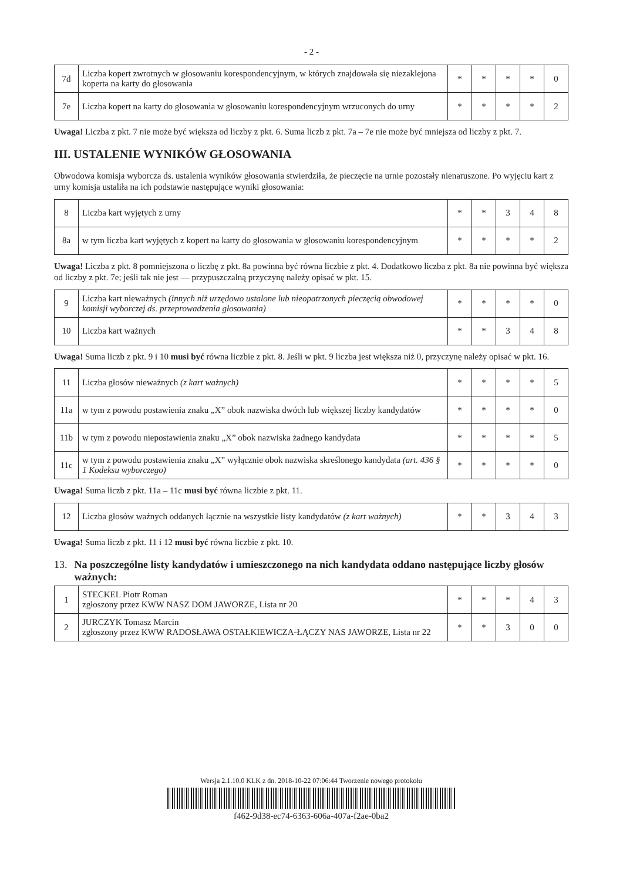- 2 -
| 7d | Liczba kopert zwrotnych w głosowaniu korespondencyjnym, w których znajdowała się niezaklejona koperta na karty do głosowania | * | * | * | * | 0 |
| 7e | Liczba kopert na karty do głosowania w głosowaniu korespondencyjnym wrzuconych do urny | * | * | * | * | 2 |
Uwaga! Liczba z pkt. 7 nie może być większa od liczby z pkt. 6. Suma liczb z pkt. 7a – 7e nie może być mniejsza od liczby z pkt. 7.
III. USTALENIE WYNIKÓW GŁOSOWANIA
Obwodowa komisja wyborcza ds. ustalenia wyników głosowania stwierdziła, że pieczęcie na urnie pozostały nienaruszone. Po wyjęciu kart z urny komisja ustaliła na ich podstawie następujące wyniki głosowania:
| 8 | Liczba kart wyjętych z urny | * | * | 3 | 4 | 8 |
| 8a | w tym liczba kart wyjętych z kopert na karty do głosowania w głosowaniu korespondencyjnym | * | * | * | * | 2 |
Uwaga! Liczba z pkt. 8 pomniejszona o liczbę z pkt. 8a powinna być równa liczbie z pkt. 4. Dodatkowo liczba z pkt. 8a nie powinna być większa od liczby z pkt. 7e; jeśli tak nie jest — przypuszczalną przyczynę należy opisać w pkt. 15.
| 9 | Liczba kart nieważnych (innych niż urzędowo ustalone lub nieopatrzonych pieczęcią obwodowej komisji wyborczej ds. przeprowadzenia głosowania) | * | * | * | * | 0 |
| 10 | Liczba kart ważnych | * | * | 3 | 4 | 8 |
Uwaga! Suma liczb z pkt. 9 i 10 musi być równa liczbie z pkt. 8. Jeśli w pkt. 9 liczba jest większa niż 0, przyczynę należy opisać w pkt. 16.
| 11 | Liczba głosów nieważnych (z kart ważnych) | * | * | * | * | 5 |
| 11a | w tym z powodu postawienia znaku „X” obok nazwiska dwóch lub większej liczby kandydatów | * | * | * | * | 0 |
| 11b | w tym z powodu niepostawienia znaku „X” obok nazwiska żadnego kandydata | * | * | * | * | 5 |
| 11c | w tym z powodu postawienia znaku „X” wyłącznie obok nazwiska skreślonego kandydata (art. 436 § 1 Kodeksu wyborczego) | * | * | * | * | 0 |
Uwaga! Suma liczb z pkt. 11a – 11c musi być równa liczbie z pkt. 11.
| 12 | Liczba głosów ważnych oddanych łącznie na wszystkie listy kandydatów (z kart ważnych) | * | * | 3 | 4 | 3 |
Uwaga! Suma liczb z pkt. 11 i 12 musi być równa liczbie z pkt. 10.
13. Na poszczególne listy kandydatów i umieszczonego na nich kandydata oddano następujące liczby głosów ważnych:
| 1 | STECKEL Piotr Roman zgłoszony przez KWW NASZ DOM JAWORZE, Lista nr 20 | * | * | * | 4 | 3 |
| 2 | JURCZYK Tomasz Marcin zgłoszony przez KWW RADOSŁAWA OSTAŁKIEWICZA-ŁĄCZY NAS JAWORZE, Lista nr 22 | * | * | 3 | 0 | 0 |
Wersja 2.1.10.0 KLK z dn. 2018-10-22 07:06:44 Tworzenie nowego protokołu
f462-9d38-ec74-6363-606a-407a-f2ae-0ba2